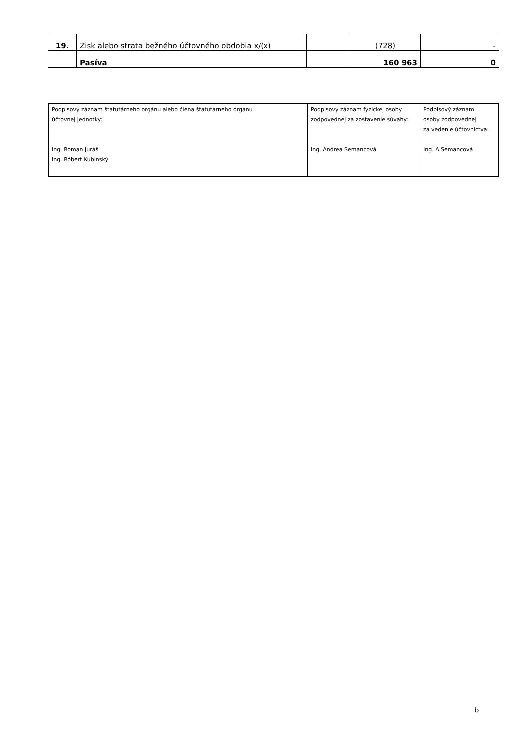| 19. | Zisk alebo strata bežného účtovného obdobia x/(x) | | (728) | - |
| | Pasíva | | 160 963 | 0 |
| Podpisový záznam štatutárneho orgánu alebo člena štatutárneho orgánu účtovnej jednotky: Ing. Roman Juráš Ing. Róbert Kubinský | Podpisový záznam fyzickej osoby zodpovednej za zostavenie súvahy: Ing. Andrea Semancová | Podpisový záznam osoby zodpovednej za vedenie účtovníctva: Ing. A.Semancová |
6